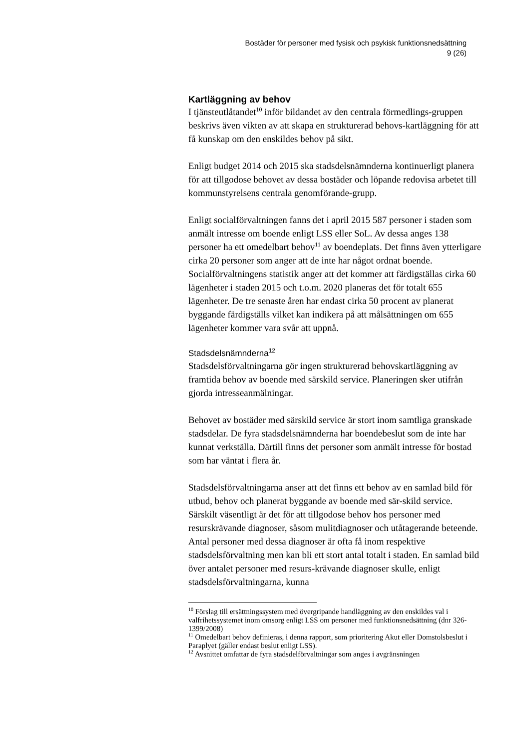Bostäder för personer med fysisk och psykisk funktionsnedsättning
9 (26)
Kartläggning av behov
I tjänsteutlåtandet<sup>10</sup> inför bildandet av den centrala förmedlings-gruppen beskrivs även vikten av att skapa en strukturerad behovs-kartläggning för att få kunskap om den enskildes behov på sikt.
Enligt budget 2014 och 2015 ska stadsdelsnämnderna kontinuerligt planera för att tillgodose behovet av dessa bostäder och löpande redovisa arbetet till kommunstyrelsens centrala genomförande-grupp.
Enligt socialförvaltningen fanns det i april 2015 587 personer i staden som anmält intresse om boende enligt LSS eller SoL. Av dessa anges 138 personer ha ett omedelbart behov<sup>11</sup> av boendeplats. Det finns även ytterligare cirka 20 personer som anger att de inte har något ordnat boende. Socialförvaltningens statistik anger att det kommer att färdigställas cirka 60 lägenheter i staden 2015 och t.o.m. 2020 planeras det för totalt 655 lägenheter. De tre senaste åren har endast cirka 50 procent av planerat byggande färdigställs vilket kan indikera på att målsättningen om 655 lägenheter kommer vara svår att uppnå.
Stadsdelsnämnderna<sup>12</sup>
Stadsdelsförvaltningarna gör ingen strukturerad behovskartläggning av framtida behov av boende med särskild service. Planeringen sker utifrån gjorda intresseanmälningar.
Behovet av bostäder med särskild service är stort inom samtliga granskade stadsdelar. De fyra stadsdelsnämnderna har boendebeslut som de inte har kunnat verkställa. Därtill finns det personer som anmält intresse för bostad som har väntat i flera år.
Stadsdelsförvaltningarna anser att det finns ett behov av en samlad bild för utbud, behov och planerat byggande av boende med sär-skild service. Särskilt väsentligt är det för att tillgodose behov hos personer med resurskrävande diagnoser, såsom mulitdiagnoser och utåtagerande beteende. Antal personer med dessa diagnoser är ofta få inom respektive stadsdelsförvaltning men kan bli ett stort antal totalt i staden. En samlad bild över antalet personer med resurs-krävande diagnoser skulle, enligt stadsdelsförvaltningarna, kunna
<sup>10</sup> Förslag till ersättningssystem med övergripande handläggning av den enskildes val i valfrihetssystemet inom omsorg enligt LSS om personer med funktionsnedsättning (dnr 326-1399/2008)
<sup>11</sup> Omedelbart behov definieras, i denna rapport, som prioritering Akut eller Domstolsbeslut i Paraplyet (gäller endast beslut enligt LSS).
<sup>12</sup> Avsnittet omfattar de fyra stadsdelförvaltningar som anges i avgränsningen